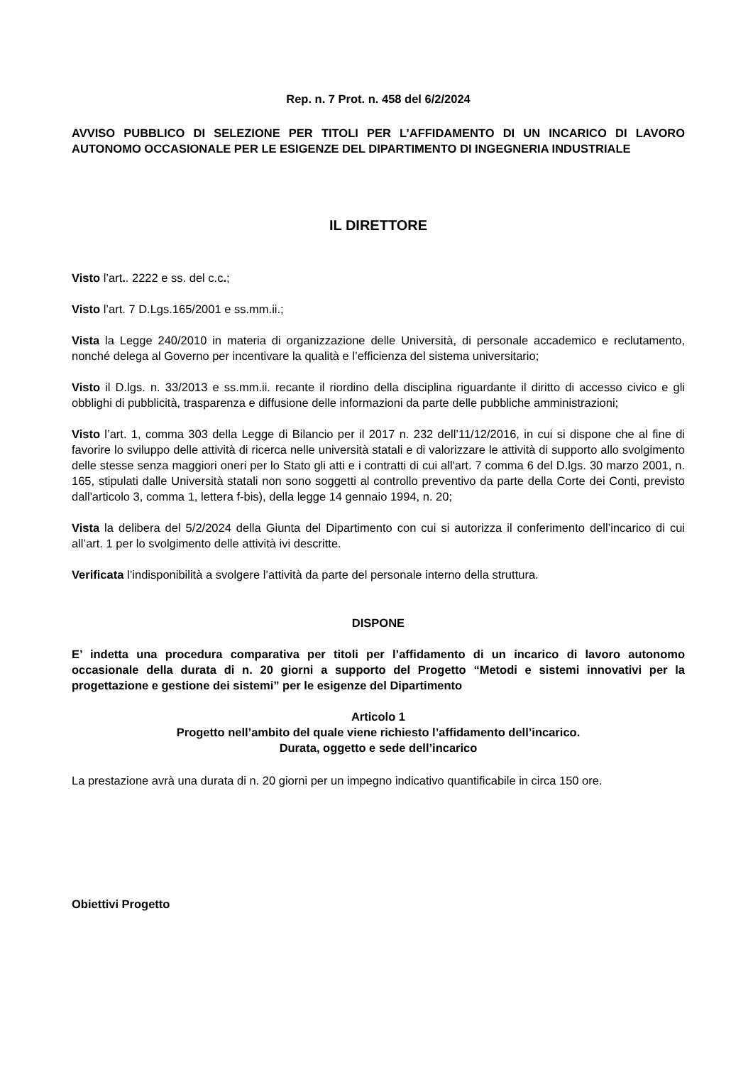Rep. n. 7 Prot. n. 458 del 6/2/2024
AVVISO PUBBLICO DI SELEZIONE PER TITOLI PER L’AFFIDAMENTO DI UN INCARICO DI LAVORO AUTONOMO OCCASIONALE PER LE ESIGENZE DEL DIPARTIMENTO DI INGEGNERIA INDUSTRIALE
IL DIRETTORE
Visto l’art.. 2222 e ss. del c.c.;
Visto l’art. 7 D.Lgs.165/2001 e ss.mm.ii.;
Vista la Legge 240/2010 in materia di organizzazione delle Università, di personale accademico e reclutamento, nonché delega al Governo per incentivare la qualità e l’efficienza del sistema universitario;
Visto il D.lgs. n. 33/2013 e ss.mm.ii. recante il riordino della disciplina riguardante il diritto di accesso civico e gli obblighi di pubblicità, trasparenza e diffusione delle informazioni da parte delle pubbliche amministrazioni;
Visto l’art. 1, comma 303 della Legge di Bilancio per il 2017 n. 232 dell’11/12/2016, in cui si dispone che al fine di favorire lo sviluppo delle attività di ricerca nelle università statali e di valorizzare le attività di supporto allo svolgimento delle stesse senza maggiori oneri per lo Stato gli atti e i contratti di cui all'art. 7 comma 6 del D.lgs. 30 marzo 2001, n. 165, stipulati dalle Università statali non sono soggetti al controllo preventivo da parte della Corte dei Conti, previsto dall'articolo 3, comma 1, lettera f-bis), della legge 14 gennaio 1994, n. 20;
Vista la delibera del 5/2/2024 della Giunta del Dipartimento con cui si autorizza il conferimento dell’incarico di cui all’art. 1 per lo svolgimento delle attività ivi descritte.
Verificata l’indisponibilità a svolgere l’attività da parte del personale interno della struttura.
DISPONE
E’ indetta una procedura comparativa per titoli per l’affidamento di un incarico di lavoro autonomo occasionale della durata di n. 20 giorni a supporto del Progetto “Metodi e sistemi innovativi per la progettazione e gestione dei sistemi” per le esigenze del Dipartimento
Articolo 1
Progetto nell’ambito del quale viene richiesto l’affidamento dell’incarico.
Durata, oggetto e sede dell’incarico
La prestazione avrà una durata di n. 20 giorni per un impegno indicativo quantificabile in circa 150 ore.
Obiettivi Progetto